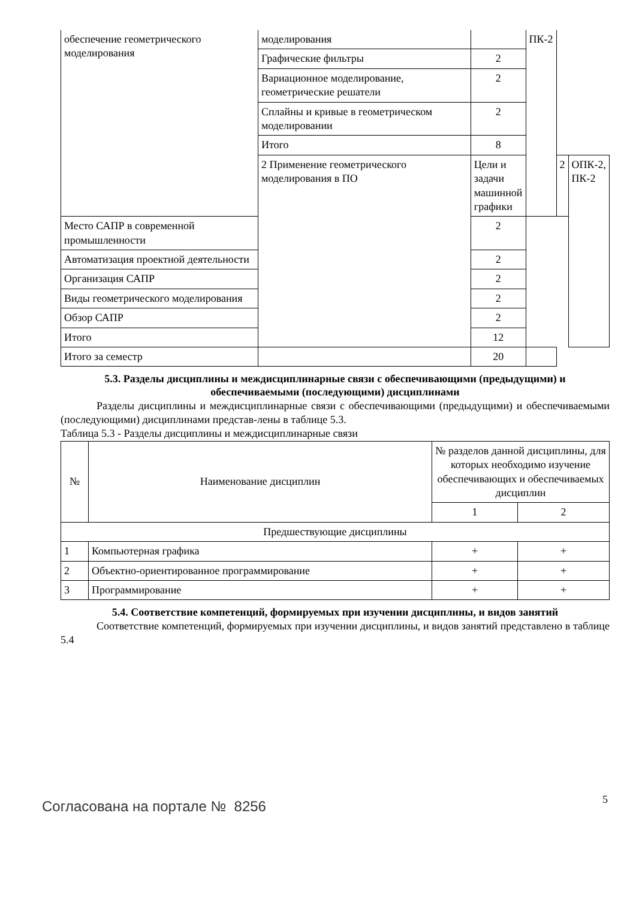| обеспечение геометрического моделирования | моделирования | | ПК-2 | | |
| | Графические фильтры | 2 | | | |
| | Вариационное моделирование, геометрические решатели | 2 | | | |
| | Сплайны и кривые в геометрическом моделировании | 2 | | | |
| | Итого | 8 | | | |
| | 2 Применение геометрического моделирования в ПО | Цели и задачи машинной графики | | 2 | ОПК-2, ПК-2 |
| Место САПР в современной промышленности | | 2 | | | |
| Автоматизация проектной деятельности | | 2 | | | |
| Организация САПР | | 2 | | | |
| Виды геометрического моделирования | | 2 | | | |
| Обзор САПР | | 2 | | | |
| Итого | | 12 | | | |
| Итого за семестр | | 20 | | | |
5.3. Разделы дисциплины и междисциплинарные связи с обеспечивающими (предыдущими) и обеспечиваемыми (последующими) дисциплинами
Разделы дисциплины и междисциплинарные связи с обеспечивающими (предыдущими) и обеспечиваемыми (последующими) дисциплинами представ-лены в таблице 5.3.
Таблица 5.3 - Разделы дисциплины и междисциплинарные связи
| № | Наименование дисциплин | № разделов данной дисциплины, для которых необходимо изучение обеспечивающих и обеспечиваемых дисциплин | |
| --- | --- | --- | --- |
| | | 1 | 2 |
| Предшествующие дисциплины | | | |
| 1 | Компьютерная графика | + | + |
| 2 | Объектно-ориентированное программирование | + | + |
| 3 | Программирование | + | + |
5.4. Соответствие компетенций, формируемых при изучении дисциплины, и видов занятий
Соответствие компетенций, формируемых при изучении дисциплины, и видов занятий представлено в таблице 5.4
Согласована на портале № 8256 5